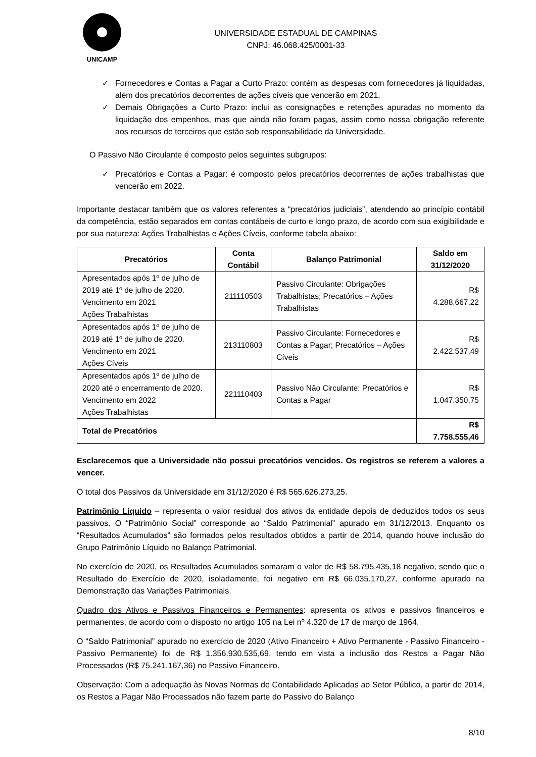UNICAMP
UNIVERSIDADE ESTADUAL DE CAMPINAS
CNPJ: 46.068.425/0001-33
✓ Fornecedores e Contas a Pagar a Curto Prazo: contém as despesas com fornecedores já liquidadas, além dos precatórios decorrentes de ações cíveis que vencerão em 2021.
✓ Demais Obrigações a Curto Prazo: inclui as consignações e retenções apuradas no momento da liquidação dos empenhos, mas que ainda não foram pagas, assim como nossa obrigação referente aos recursos de terceiros que estão sob responsabilidade da Universidade.
O Passivo Não Circulante é composto pelos seguintes subgrupos:
✓ Precatórios e Contas a Pagar: é composto pelos precatórios decorrentes de ações trabalhistas que vencerão em 2022.
Importante destacar também que os valores referentes a “precatórios judiciais”, atendendo ao princípio contábil da competência, estão separados em contas contábeis de curto e longo prazo, de acordo com sua exigibilidade e por sua natureza: Ações Trabalhistas e Ações Cíveis, conforme tabela abaixo:
| Precatórios | Conta Contábil | Balanço Patrimonial | Saldo em 31/12/2020 |
| --- | --- | --- | --- |
| Apresentados após 1º de julho de 2019 até 1º de julho de 2020. Vencimento em 2021 Ações Trabalhistas | 211110503 | Passivo Circulante: Obrigações Trabalhistas; Precatórios – Ações Trabalhistas | R$ 4.288.667,22 |
| Apresentados após 1º de julho de 2019 até 1º de julho de 2020. Vencimento em 2021 Ações Cíveis | 213110803 | Passivo Circulante: Fornecedores e Contas a Pagar; Precatórios – Ações Cíveis | R$ 2.422.537,49 |
| Apresentados após 1º de julho de 2020 até o encerramento de 2020. Vencimento em 2022 Ações Trabalhistas | 221110403 | Passivo Não Circulante: Precatórios e Contas a Pagar | R$ 1.047.350,75 |
| Total de Precatórios | | | R$ 7.758.555,46 |
Esclarecemos que a Universidade não possui precatórios vencidos. Os registros se referem a valores a vencer.
O total dos Passivos da Universidade em 31/12/2020 é R$ 565.626.273,25.
Patrimônio Líquido – representa o valor residual dos ativos da entidade depois de deduzidos todos os seus passivos. O “Patrimônio Social” corresponde ao “Saldo Patrimonial” apurado em 31/12/2013. Enquanto os “Resultados Acumulados” são formados pelos resultados obtidos a partir de 2014, quando houve inclusão do Grupo Patrimônio Líquido no Balanço Patrimonial.
No exercício de 2020, os Resultados Acumulados somaram o valor de R$ 58.795.435,18 negativo, sendo que o Resultado do Exercício de 2020, isoladamente, foi negativo em R$ 66.035.170,27, conforme apurado na Demonstração das Variações Patrimoniais.
Quadro dos Ativos e Passivos Financeiros e Permanentes: apresenta os ativos e passivos financeiros e permanentes, de acordo com o disposto no artigo 105 na Lei nº 4.320 de 17 de março de 1964.
O “Saldo Patrimonial” apurado no exercício de 2020 (Ativo Financeiro + Ativo Permanente - Passivo Financeiro - Passivo Permanente) foi de R$ 1.356.930.535,69, tendo em vista a inclusão dos Restos a Pagar Não Processados (R$ 75.241.167,36) no Passivo Financeiro.
Observação: Com a adequação às Novas Normas de Contabilidade Aplicadas ao Setor Público, a partir de 2014, os Restos a Pagar Não Processados não fazem parte do Passivo do Balanço
8/10